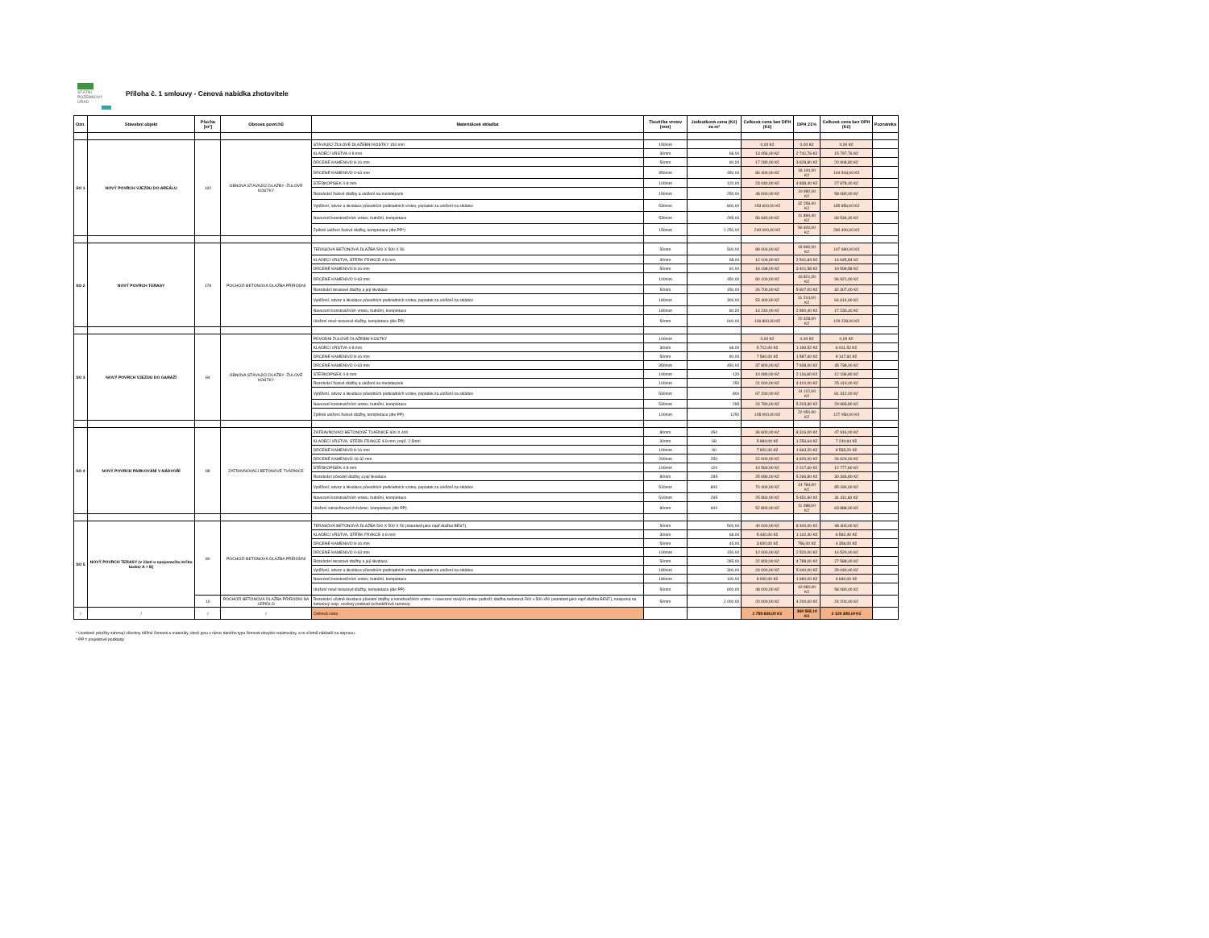STÁTNÍ
POZEMKOVÝ
ÚŘAD
Příloha č. 1 smlouvy - Cenová nabídka zhotovitele
| Ozn. | Stavební objekt | Plocha [m²] | Obnova povrchů | Materiálová skladba | Tloušťka vrstev (mm) | Jednotková cena (Kč) za m² | Celková cena bez DPH (Kč) | DPH 21% | Celková cena bez DPH (Kč) | Poznámka |
| --- | --- | --- | --- | --- | --- | --- | --- | --- | --- | --- |
| SO 1 | NOVÝ POVRCH VJEZDU DO AREÁLU | 192 | OBNOVA STÁVAJÍCÍ DLAŽBY -ŽULOVÉ KOSTKY | STÁVAJÍCÍ ŽULOVÉ DLAŽEBNÍ KOSTKY 150 mm | 150mm | | 0,00 Kč | 0,00 Kč | 0,00 Kč | |
| | | | | KLADECÍ VRSTVA 4-8 mm | 30mm | 68,00 | 13 056,00 Kč | 2 741,76 Kč | 15 797,76 Kč | |
| | | | | DRCENÉ KAMENIVO 8-16 mm | 50mm | 90,00 | 17 280,00 Kč | 3 628,80 Kč | 20 908,80 Kč | |
| | | | | DRCENÉ KAMENIVO 0-63 mm | 350mm | 450,00 | 86 400,00 Kč | 18 144,00 Kč | 104 544,00 Kč | |
| | | | | ŠTĚRKOPÍSEK 0-8 mm | 100mm | 120,00 | 23 040,00 Kč | 4 838,40 Kč | 27 878,40 Kč | |
| | | | | Rozebrání žulové dlažby a uložení na mezideponii | 150mm | 250,00 | 48 000,00 Kč | 10 080,00 Kč | 58 080,00 Kč | |
| | | | | Vytěžení, odvoz a likvidace původních podkladních vrstev, poplatek za uložení na skládce | 530mm | 800,00 | 153 600,00 Kč | 32 256,00 Kč | 185 856,00 Kč | |
| | | | | Navezení konstrukčních vrstev, hutnění, kompletace | 530mm | 295,00 | 56 640,00 Kč | 11 894,40 Kč | 68 534,40 Kč | |
| | | | | Zpětné uložení žulové dlažby, kompletace (dle PP*) | 150mm | 1 250,00 | 240 000,00 Kč | 50 400,00 Kč | 290 400,00 Kč | |
| SO 2 | NOVÝ POVRCH TERASY | 178 | POCHOZÍ BETONOVÁ DLAŽBA PŘÍRODNÍ | TERASOVÁ BETONOVÁ DLAŽBA 500 X 500 X 50 | 50mm | 500,00 | 89 000,00 Kč | 18 690,00 Kč | 107 690,00 Kč | |
| | | | | KLADECÍ VRSTVA, ŠTĚRK FRAKCE 4-8 mm | 30mm | 68,00 | 12 104,00 Kč | 2 541,84 Kč | 14 645,84 Kč | |
| | | | | DRCENÉ KAMENIVO 8-16 mm | 50mm | 91,00 | 16 198,00 Kč | 3 401,58 Kč | 19 599,58 Kč | |
| | | | | DRCENÉ KAMENIVO 0-63 mm | 100mm | 450,00 | 80 100,00 Kč | 16 821,00 Kč | 96 921,00 Kč | |
| | | | | Rozebrání terasové dlažby a její likvidace | 50mm | 150,00 | 26 700,00 Kč | 5 607,00 Kč | 32 307,00 Kč | |
| | | | | Vytěžení, odvoz a likvidace původních podkladních vrstev, poplatek za uložení na skládce | 180mm | 300,00 | 53 400,00 Kč | 11 214,00 Kč | 64 614,00 Kč | |
| | | | | Navezení konstrukčních vrstev, hutnění, kompletace | 180mm | 80,00 | 14 240,00 Kč | 2 990,40 Kč | 17 230,40 Kč | |
| | | | | Uložení nové terasové dlažby, kompletace (dle PP) | 50mm | 600,00 | 106 800,00 Kč | 22 428,00 Kč | 129 228,00 Kč | |
| SO 3 | NOVÝ POVRCH VJEZDU DO GARÁŽÍ | 84 | OBNOVA STÁVAJÍCÍ DLAŽBY -ŽULOVÉ KOSTKY | PŮVODNÍ ŽULOVÉ DLAŽEBNÍ KOSTKY | 100mm | | 0,00 Kč | 0,00 Kč | 0,00 Kč | |
| | | | | KLADECÍ VRSTVA 4-8 mm | 30mm | 68,00 | 5 712,00 Kč | 1 199,52 Kč | 6 911,52 Kč | |
| | | | | DRCENÉ KAMENIVO 8-16 mm | 50mm | 90,00 | 7 560,00 Kč | 1 587,60 Kč | 9 147,60 Kč | |
| | | | | DRCENÉ KAMENIVO 0-63 mm | 350mm | 450,00 | 37 800,00 Kč | 7 938,00 Kč | 45 738,00 Kč | |
| | | | | ŠTĚRKOPÍSEK 0-8 mm | 100mm | 120 | 10 080,00 Kč | 2 116,80 Kč | 12 196,80 Kč | |
| | | | | Rozebrání žulové dlažby a uložení na mezideponii | 100mm | 250 | 21 000,00 Kč | 4 410,00 Kč | 25 410,00 Kč | |
| | | | | Vytěžení, odvoz a likvidace původních podkladních vrstev, poplatek za uložení na skládce | 530mm | 800 | 67 200,00 Kč | 14 112,00 Kč | 81 312,00 Kč | |
| | | | | Navezení konstrukčních vrstev, hutnění, kompletace | 530mm | 295 | 24 780,00 Kč | 5 203,80 Kč | 29 983,80 Kč | |
| | | | | Zpětné uložení žulové dlažby, kompletace (dle PP) | 100mm | 1250 | 105 000,00 Kč | 22 050,00 Kč | 127 050,00 Kč | |
| SO 4 | NOVÝ POVRCH PARKOVÁNÍ V NÁDVOŘÍ | 88 | ZATRAVŇOVACÍ BETONOVÉ TVÁRNICE | ZATRAVŇOVACÍ BETONOVÉ TVÁRNICE 600 X 400 | 80mm | 450 | 39 600,00 Kč | 8 316,00 Kč | 47 916,00 Kč | |
| | | | | KLADECÍ VRSTVA, ŠTĚRK FRAKCE 4-8 mm, popř. 2-5mm | 30mm | 68 | 5 984,00 Kč | 1 256,64 Kč | 7 240,64 Kč | |
| | | | | DRCENÉ KAMENIVO 8-16 mm | 100mm | 90 | 7 920,00 Kč | 1 663,20 Kč | 9 583,20 Kč | |
| | | | | DRCENÉ KAMENIVO 16-32 mm | 200mm | 250 | 22 000,00 Kč | 4 620,00 Kč | 26 620,00 Kč | |
| | | | | ŠTĚRKOPÍSEK 0-8 mm | 100mm | 120 | 10 560,00 Kč | 2 217,60 Kč | 12 777,60 Kč | |
| | | | | Rozebrání původní dlažby a její likvidace | 80mm | 285 | 25 080,00 Kč | 5 266,80 Kč | 30 346,80 Kč | |
| | | | | Vytěžení, odvoz a likvidace původních podkladních vrstev, poplatek za uložení na skládce | 510mm | 800 | 70 400,00 Kč | 14 784,00 Kč | 85 184,00 Kč | |
| | | | | Navezení konstrukčních vrstev, hutnění, kompletace | 510mm | 295 | 25 960,00 Kč | 5 451,60 Kč | 31 411,60 Kč | |
| | | | | Uložení zatravňovacích tvárnic, kompletace (dle PP) | 80mm | 600 | 52 800,00 Kč | 11 088,00 Kč | 63 888,00 Kč | |
| SO 5 | NOVÝ POVRCH TERASY (v části u spojovacího krčku budov A + B) | 80 | POCHOZÍ BETONOVÁ DLAŽBA PŘÍRODNÍ | TERASOVÁ BETONOVÁ DLAŽBA 500 X 500 X 50 (standard jako např.dlažba BEST) | 50mm | 500,00 | 40 000,00 Kč | 8 400,00 Kč | 48 400,00 Kč | |
| | | | | KLADECÍ VRSTVA, ŠTĚRK FRAKCE 4-8 mm | 30mm | 68,00 | 5 440,00 Kč | 1 142,40 Kč | 6 582,40 Kč | |
| | | | | DRCENÉ KAMENIVO 8-16 mm | 50mm | 45,00 | 3 600,00 Kč | 756,00 Kč | 4 356,00 Kč | |
| | | | | DRCENÉ KAMENIVO 0-63 mm | 100mm | 150,00 | 12 000,00 Kč | 2 520,00 Kč | 14 520,00 Kč | |
| | | | | Rozebrání terasové dlažby a její likvidace | 50mm | 285,00 | 22 800,00 Kč | 4 788,00 Kč | 27 588,00 Kč | |
| | | | | Vytěžení, odvoz a likvidace původních podkladních vrstev, poplatek za uložení na skládce | 180mm | 300,00 | 24 000,00 Kč | 5 040,00 Kč | 29 040,00 Kč | |
| | | | | Navezení konstrukčních vrstev, hutnění, kompletace | 180mm | 100,00 | 8 000,00 Kč | 1 680,00 Kč | 9 680,00 Kč | |
| | | | | Uložení nové terasové dlažby, kompletace (dle PP) | 50mm | 600,00 | 48 000,00 Kč | 10 080,00 Kč | 58 080,00 Kč | |
| | | 10 | POCHOZÍ BETONOVÁ DLAŽBA PŘÍRODNÍ NA LEPIDLO | Rozebrání včetně likvidace původní dlažby a konstrukčních vrstev + navezení nových vrstev podloží; dlažba betonová 500 x 500 x50 (standard jako např.dlažba BEST), nalepená na betonový resp. ocelový podklad (schodišťová ramena) | 50mm | 2 000,00 | 20 000,00 Kč | 4 200,00 Kč | 24 200,00 Kč | |
| / | / | / | / | Celková cena | | | 1 759 834,00 Kč | 369 565,14 Kč | 2 129 399,14 Kč | |
* Uvedené položky zahrnují všechny běžné činnosti a materiály, které jsou v rámci daného typu činnosti obvykle realizovány, a to včetně nákladů na dopravu.
* PP = projektové podklady